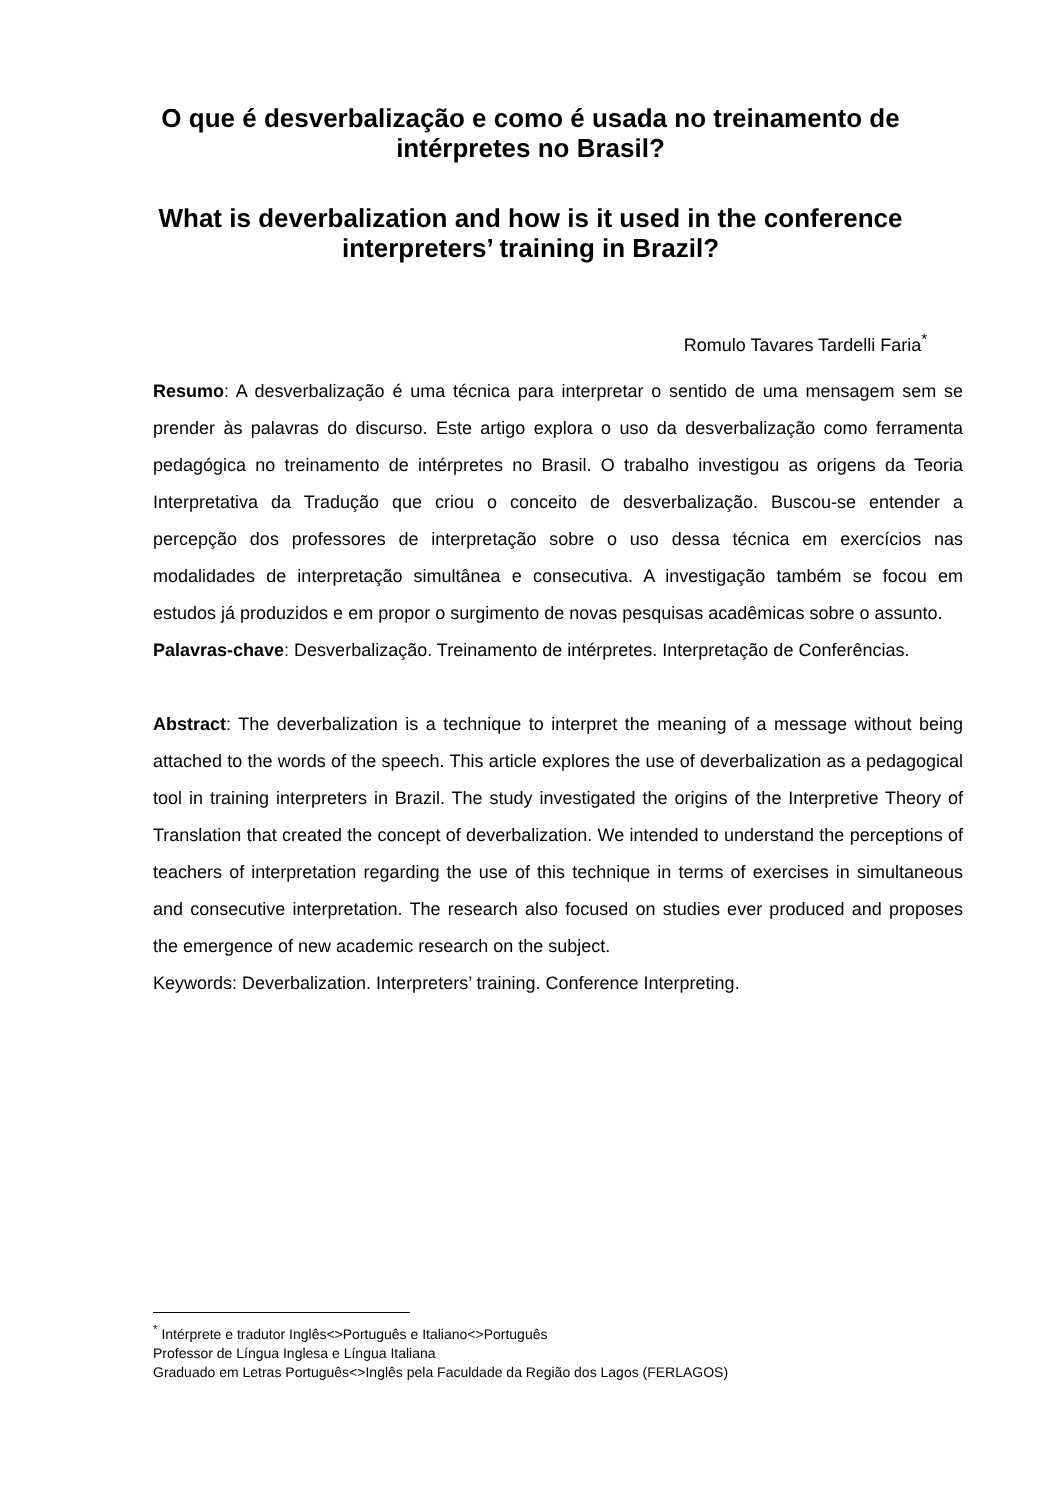O que é desverbalização e como é usada no treinamento de intérpretes no Brasil?
What is deverbalization and how is it used in the conference interpreters’ training in Brazil?
Romulo Tavares Tardelli Faria<sup>*</sup>
Resumo: A desverbalização é uma técnica para interpretar o sentido de uma mensagem sem se prender às palavras do discurso. Este artigo explora o uso da desverbalização como ferramenta pedagógica no treinamento de intérpretes no Brasil. O trabalho investigou as origens da Teoria Interpretativa da Tradução que criou o conceito de desverbalização. Buscou-se entender a percepção dos professores de interpretação sobre o uso dessa técnica em exercícios nas modalidades de interpretação simultânea e consecutiva. A investigação também se focou em estudos já produzidos e em propor o surgimento de novas pesquisas acadêmicas sobre o assunto.
Palavras-chave: Desverbalização. Treinamento de intérpretes. Interpretação de Conferências.
Abstract: The deverbalization is a technique to interpret the meaning of a message without being attached to the words of the speech. This article explores the use of deverbalization as a pedagogical tool in training interpreters in Brazil. The study investigated the origins of the Interpretive Theory of Translation that created the concept of deverbalization. We intended to understand the perceptions of teachers of interpretation regarding the use of this technique in terms of exercises in simultaneous and consecutive interpretation. The research also focused on studies ever produced and proposes the emergence of new academic research on the subject.
Keywords: Deverbalization. Interpreters’ training. Conference Interpreting.
<sup>*</sup> Intérprete e tradutor Inglês<>Português e Italiano<>Português
Professor de Língua Inglesa e Língua Italiana
Graduado em Letras Português<>Inglês pela Faculdade da Região dos Lagos (FERLAGOS)